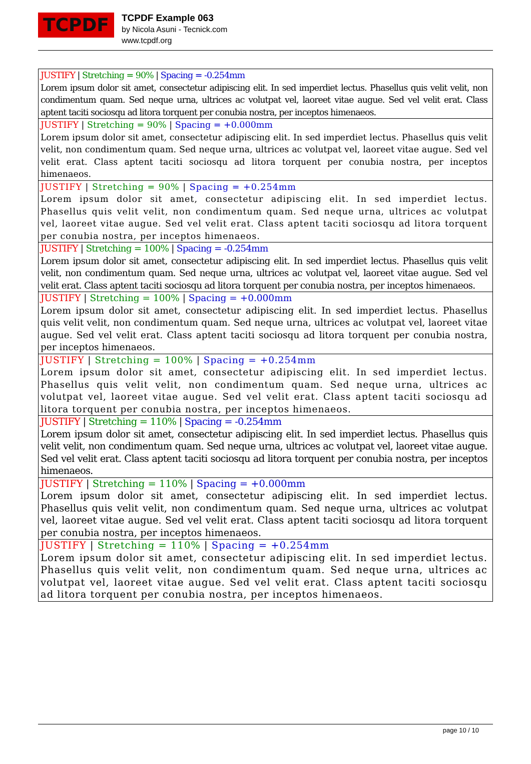TCPDF
TCPDF Example 063
by Nicola Asuni - Tecnick.com
www.tcpdf.org
JUSTIFY | Stretching = 90% | Spacing = -0.254mm
Lorem ipsum dolor sit amet, consectetur adipiscing elit. In sed imperdiet lectus. Phasellus quis velit velit, non condimentum quam. Sed neque urna, ultrices ac volutpat vel, laoreet vitae augue. Sed vel velit erat. Class aptent taciti sociosqu ad litora torquent per conubia nostra, per inceptos himenaeos.
JUSTIFY | Stretching = 90% | Spacing = +0.000mm
Lorem ipsum dolor sit amet, consectetur adipiscing elit. In sed imperdiet lectus. Phasellus quis velit velit, non condimentum quam. Sed neque urna, ultrices ac volutpat vel, laoreet vitae augue. Sed vel velit erat. Class aptent taciti sociosqu ad litora torquent per conubia nostra, per inceptos himenaeos.
JUSTIFY | Stretching = 90% | Spacing = +0.254mm
Lorem ipsum dolor sit amet, consectetur adipiscing elit. In sed imperdiet lectus. Phasellus quis velit velit, non condimentum quam. Sed neque urna, ultrices ac volutpat vel, laoreet vitae augue. Sed vel velit erat. Class aptent taciti sociosqu ad litora torquent per conubia nostra, per inceptos himenaeos.
JUSTIFY | Stretching = 100% | Spacing = -0.254mm
Lorem ipsum dolor sit amet, consectetur adipiscing elit. In sed imperdiet lectus. Phasellus quis velit velit, non condimentum quam. Sed neque urna, ultrices ac volutpat vel, laoreet vitae augue. Sed vel velit erat. Class aptent taciti sociosqu ad litora torquent per conubia nostra, per inceptos himenaeos.
JUSTIFY | Stretching = 100% | Spacing = +0.000mm
Lorem ipsum dolor sit amet, consectetur adipiscing elit. In sed imperdiet lectus. Phasellus quis velit velit, non condimentum quam. Sed neque urna, ultrices ac volutpat vel, laoreet vitae augue. Sed vel velit erat. Class aptent taciti sociosqu ad litora torquent per conubia nostra, per inceptos himenaeos.
JUSTIFY | Stretching = 100% | Spacing = +0.254mm
Lorem ipsum dolor sit amet, consectetur adipiscing elit. In sed imperdiet lectus. Phasellus quis velit velit, non condimentum quam. Sed neque urna, ultrices ac volutpat vel, laoreet vitae augue. Sed vel velit erat. Class aptent taciti sociosqu ad litora torquent per conubia nostra, per inceptos himenaeos.
JUSTIFY | Stretching = 110% | Spacing = -0.254mm
Lorem ipsum dolor sit amet, consectetur adipiscing elit. In sed imperdiet lectus. Phasellus quis velit velit, non condimentum quam. Sed neque urna, ultrices ac volutpat vel, laoreet vitae augue. Sed vel velit erat. Class aptent taciti sociosqu ad litora torquent per conubia nostra, per inceptos himenaeos.
JUSTIFY | Stretching = 110% | Spacing = +0.000mm
Lorem ipsum dolor sit amet, consectetur adipiscing elit. In sed imperdiet lectus. Phasellus quis velit velit, non condimentum quam. Sed neque urna, ultrices ac volutpat vel, laoreet vitae augue. Sed vel velit erat. Class aptent taciti sociosqu ad litora torquent per conubia nostra, per inceptos himenaeos.
JUSTIFY | Stretching = 110% | Spacing = +0.254mm
Lorem ipsum dolor sit amet, consectetur adipiscing elit. In sed imperdiet lectus. Phasellus quis velit velit, non condimentum quam. Sed neque urna, ultrices ac volutpat vel, laoreet vitae augue. Sed vel velit erat. Class aptent taciti sociosqu ad litora torquent per conubia nostra, per inceptos himenaeos.
page 10 / 10